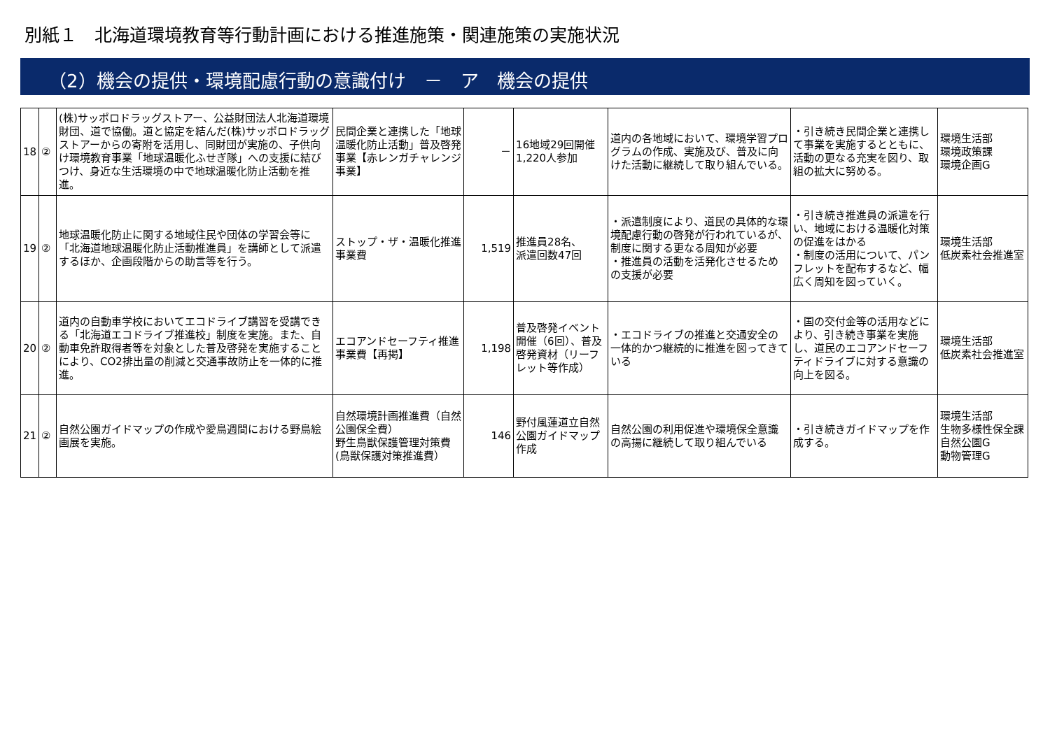別紙１　北海道環境教育等行動計画における推進施策・関連施策の実施状況
（2）機会の提供・環境配慮行動の意識付け　－　ア　機会の提供
| 18 | ② | (株)サッポロドラッグストアー、公益財団法人北海道環境財団、道で協働。道と協定を結んだ(株)サッポロドラッグストアーからの寄附を活用し、同財団が実施の、子供向け環境教育事業「地球温暖化ふせぎ隊」への支援に結びつけ、身近な生活環境の中で地球温暖化防止活動を推進。 | 民間企業と連携した「地球温暖化防止活動」普及啓発事業【赤レンガチャレンジ事業】 | － | 16地域29回開催 1,220人参加 | 道内の各地域において、環境学習プログラムの作成、実施及び、普及に向けた活動に継続して取り組んでいる。 | ・引き続き民間企業と連携して事業を実施するとともに、活動の更なる充実を図り、取組の拡大に努める。 | 環境生活部 環境政策課 環境企画G |
| 19 | ② | 地球温暖化防止に関する地域住民や団体の学習会等に「北海道地球温暖化防止活動推進員」を講師として派遣するほか、企画段階からの助言等を行う。 | ストップ・ザ・温暖化推進事業費 | 1,519 | 推進員28名、 派遣回数47回 | ・派遣制度により、道民の具体的な環境配慮行動の啓発が行われているが、制度に関する更なる周知が必要 ・推進員の活動を活発化させるための支援が必要 | ・引き続き推進員の派遣を行い、地域における温暖化対策の促進をはかる ・制度の活用について、パンフレットを配布するなど、幅広く周知を図っていく。 | 環境生活部 低炭素社会推進室 |
| 20 | ② | 道内の自動車学校においてエコドライブ講習を受講できる「北海道エコドライブ推進校」制度を実施。また、自動車免許取得者等を対象とした普及啓発を実施することにより、CO2排出量の削減と交通事故防止を一体的に推進。 | エコアンドセーフティ推進事業費【再掲】 | 1,198 | 普及啓発イベント開催（6回）、普及啓発資材（リーフレット等作成） | ・エコドライブの推進と交通安全の一体的かつ継続的に推進を図ってきている | ・国の交付金等の活用などにより、引き続き事業を実施し、道民のエコアンドセーフティドライブに対する意識の向上を図る。 | 環境生活部 低炭素社会推進室 |
| 21 | ② | 自然公園ガイドマップの作成や愛鳥週間における野鳥絵画展を実施。 | 自然環境計画推進費（自然公園保全費） 野生鳥獣保護管理対策費(鳥獣保護対策推進費） | 146 | 野付風蓮道立自然公園ガイドマップ作成 | 自然公園の利用促進や環境保全意識の高揚に継続して取り組んでいる | ・引き続きガイドマップを作成する。 | 環境生活部 生物多様性保全課 自然公園G 動物管理G |